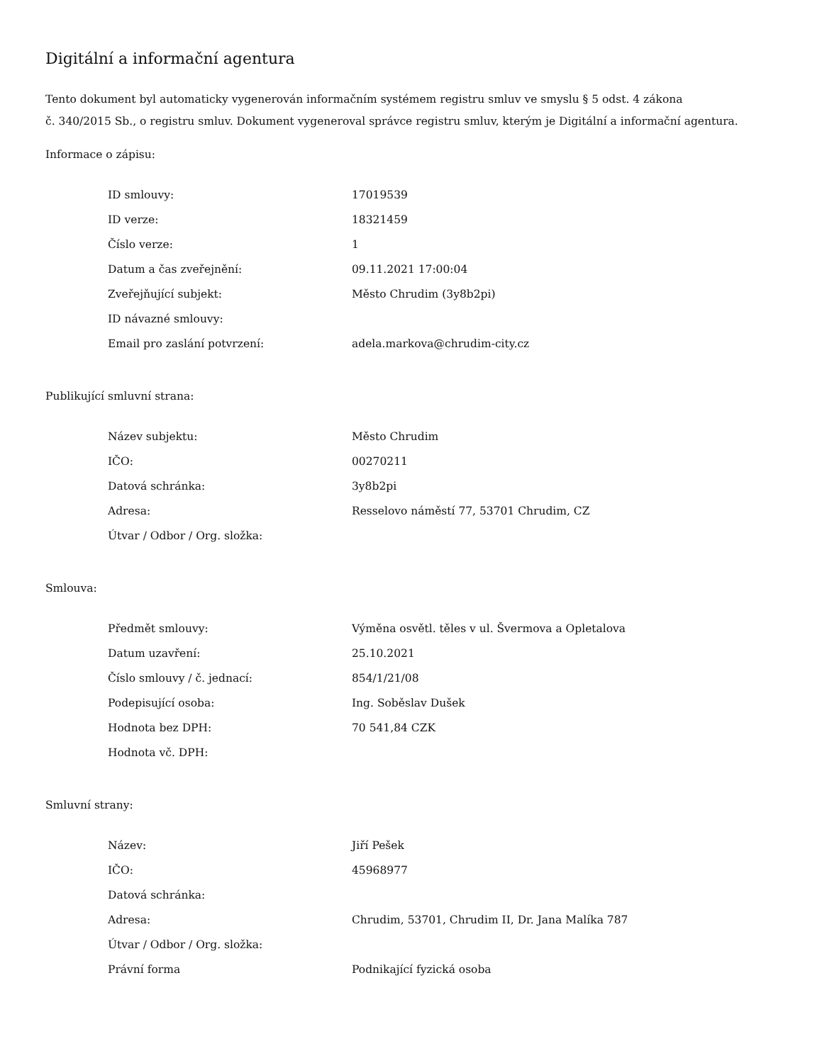Digitální a informační agentura
Tento dokument byl automaticky vygenerován informačním systémem registru smluv ve smyslu § 5 odst. 4 zákona
č. 340/2015 Sb., o registru smluv. Dokument vygeneroval správce registru smluv, kterým je Digitální a informační agentura.
Informace o zápisu:
| ID smlouvy: | 17019539 |
| ID verze: | 18321459 |
| Číslo verze: | 1 |
| Datum a čas zveřejnění: | 09.11.2021 17:00:04 |
| Zveřejňující subjekt: | Město Chrudim (3y8b2pi) |
| ID návazné smlouvy: | |
| Email pro zaslání potvrzení: | adela.markova@chrudim-city.cz |
Publikující smluvní strana:
| Název subjektu: | Město Chrudim |
| IČO: | 00270211 |
| Datová schránka: | 3y8b2pi |
| Adresa: | Resselovo náměstí 77, 53701 Chrudim, CZ |
| Útvar / Odbor / Org. složka: | |
Smlouva:
| Předmět smlouvy: | Výměna osvětl. těles v ul. Švermova a Opletalova |
| Datum uzavření: | 25.10.2021 |
| Číslo smlouvy / č. jednací: | 854/1/21/08 |
| Podepisující osoba: | Ing. Soběslav Dušek |
| Hodnota bez DPH: | 70 541,84 CZK |
| Hodnota vč. DPH: | |
Smluvní strany:
| Název: | Jiří Pešek |
| IČO: | 45968977 |
| Datová schránka: | |
| Adresa: | Chrudim, 53701, Chrudim II, Dr. Jana Malíka 787 |
| Útvar / Odbor / Org. složka: | |
| Právní forma | Podnikající fyzická osoba |